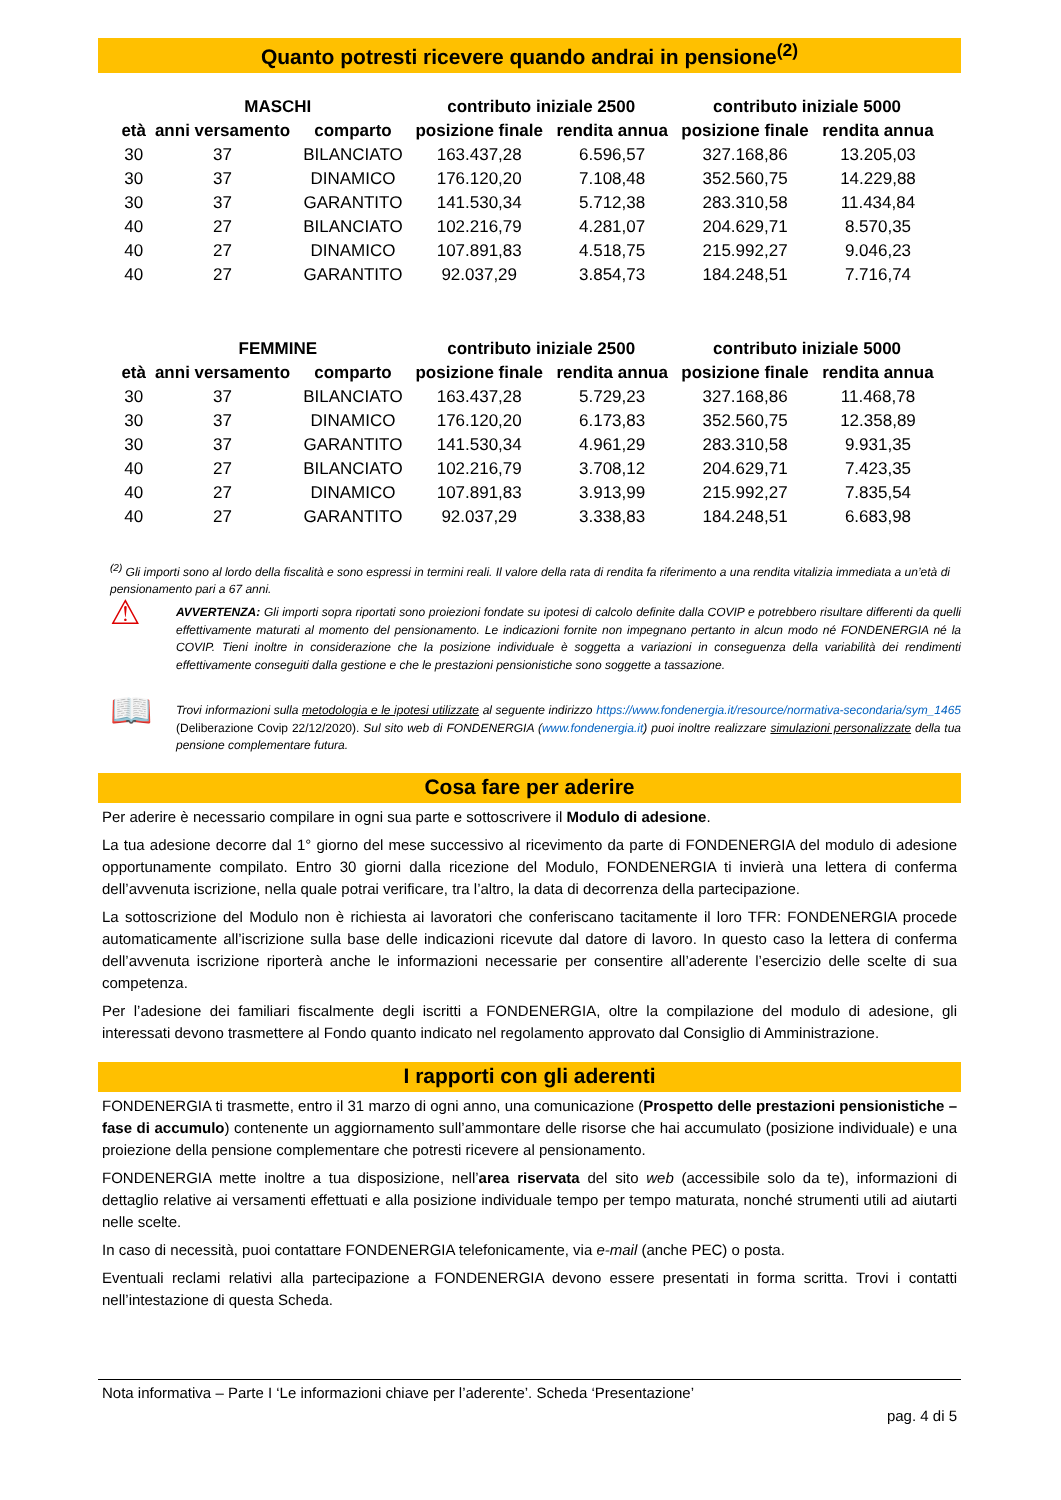Quanto potresti ricevere quando andrai in pensione<sup>(2)</sup>
| | MASCHI | | contributo iniziale 2500 | | contributo iniziale 5000 | |
| --- | --- | --- | --- | --- | --- | --- |
| età | anni versamento | comparto | posizione finale | rendita annua | posizione finale | rendita annua |
| 30 | 37 | BILANCIATO | 163.437,28 | 6.596,57 | 327.168,86 | 13.205,03 |
| 30 | 37 | DINAMICO | 176.120,20 | 7.108,48 | 352.560,75 | 14.229,88 |
| 30 | 37 | GARANTITO | 141.530,34 | 5.712,38 | 283.310,58 | 11.434,84 |
| 40 | 27 | BILANCIATO | 102.216,79 | 4.281,07 | 204.629,71 | 8.570,35 |
| 40 | 27 | DINAMICO | 107.891,83 | 4.518,75 | 215.992,27 | 9.046,23 |
| 40 | 27 | GARANTITO | 92.037,29 | 3.854,73 | 184.248,51 | 7.716,74 |
| | FEMMINE | | contributo iniziale 2500 | | contributo iniziale 5000 | |
| --- | --- | --- | --- | --- | --- | --- |
| età | anni versamento | comparto | posizione finale | rendita annua | posizione finale | rendita annua |
| 30 | 37 | BILANCIATO | 163.437,28 | 5.729,23 | 327.168,86 | 11.468,78 |
| 30 | 37 | DINAMICO | 176.120,20 | 6.173,83 | 352.560,75 | 12.358,89 |
| 30 | 37 | GARANTITO | 141.530,34 | 4.961,29 | 283.310,58 | 9.931,35 |
| 40 | 27 | BILANCIATO | 102.216,79 | 3.708,12 | 204.629,71 | 7.423,35 |
| 40 | 27 | DINAMICO | 107.891,83 | 3.913,99 | 215.992,27 | 7.835,54 |
| 40 | 27 | GARANTITO | 92.037,29 | 3.338,83 | 184.248,51 | 6.683,98 |
<sup>(2)</sup> Gli importi sono al lordo della fiscalità e sono espressi in termini reali. Il valore della rata di rendita fa riferimento a una rendita vitalizia immediata a un’età di pensionamento pari a 67 anni.
⚠
AVVERTENZA: Gli importi sopra riportati sono proiezioni fondate su ipotesi di calcolo definite dalla COVIP e potrebbero risultare differenti da quelli effettivamente maturati al momento del pensionamento. Le indicazioni fornite non impegnano pertanto in alcun modo né FONDENERGIA né la COVIP. Tieni inoltre in considerazione che la posizione individuale è soggetta a variazioni in conseguenza della variabilità dei rendimenti effettivamente conseguiti dalla gestione e che le prestazioni pensionistiche sono soggette a tassazione.
📖
Trovi informazioni sulla metodologia e le ipotesi utilizzate al seguente indirizzo https://www.fondenergia.it/resource/normativa-secondaria/sym_1465 (Deliberazione Covip 22/12/2020). Sul sito web di FONDENERGIA (www.fondenergia.it) puoi inoltre realizzare simulazioni personalizzate della tua pensione complementare futura.
Cosa fare per aderire
Per aderire è necessario compilare in ogni sua parte e sottoscrivere il Modulo di adesione.
La tua adesione decorre dal 1° giorno del mese successivo al ricevimento da parte di FONDENERGIA del modulo di adesione opportunamente compilato. Entro 30 giorni dalla ricezione del Modulo, FONDENERGIA ti invierà una lettera di conferma dell’avvenuta iscrizione, nella quale potrai verificare, tra l’altro, la data di decorrenza della partecipazione.
La sottoscrizione del Modulo non è richiesta ai lavoratori che conferiscano tacitamente il loro TFR: FONDENERGIA procede automaticamente all’iscrizione sulla base delle indicazioni ricevute dal datore di lavoro. In questo caso la lettera di conferma dell’avvenuta iscrizione riporterà anche le informazioni necessarie per consentire all’aderente l’esercizio delle scelte di sua competenza.
Per l’adesione dei familiari fiscalmente degli iscritti a FONDENERGIA, oltre la compilazione del modulo di adesione, gli interessati devono trasmettere al Fondo quanto indicato nel regolamento approvato dal Consiglio di Amministrazione.
I rapporti con gli aderenti
FONDENERGIA ti trasmette, entro il 31 marzo di ogni anno, una comunicazione (Prospetto delle prestazioni pensionistiche – fase di accumulo) contenente un aggiornamento sull’ammontare delle risorse che hai accumulato (posizione individuale) e una proiezione della pensione complementare che potresti ricevere al pensionamento.
FONDENERGIA mette inoltre a tua disposizione, nell’area riservata del sito web (accessibile solo da te), informazioni di dettaglio relative ai versamenti effettuati e alla posizione individuale tempo per tempo maturata, nonché strumenti utili ad aiutarti nelle scelte.
In caso di necessità, puoi contattare FONDENERGIA telefonicamente, via e-mail (anche PEC) o posta.
Eventuali reclami relativi alla partecipazione a FONDENERGIA devono essere presentati in forma scritta. Trovi i contatti nell’intestazione di questa Scheda.
Nota informativa – Parte I ‘Le informazioni chiave per l’aderente’. Scheda ‘Presentazione’
pag. 4 di 5